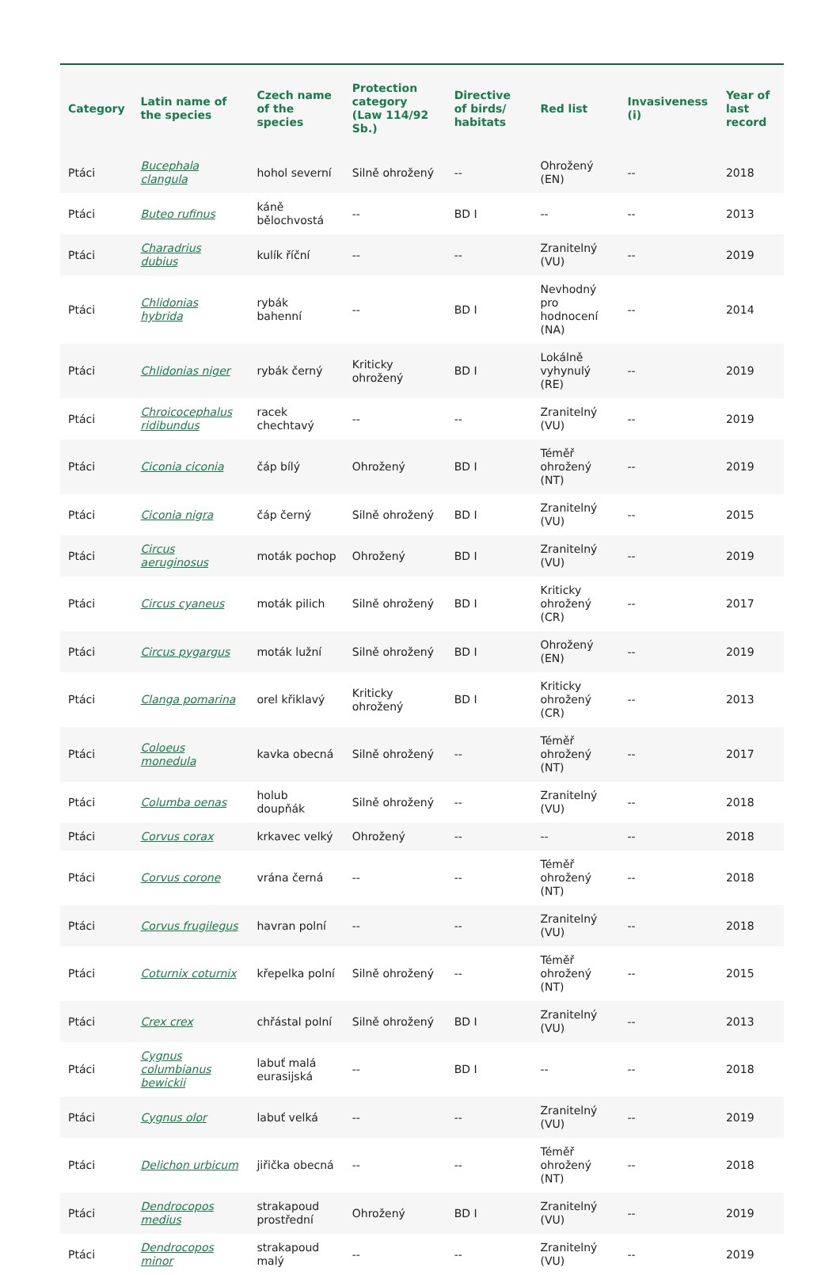| Category | Latin name of the species | Czech name of the species | Protection category (Law 114/92 Sb.) | Directive of birds/ habitats | Red list | Invasiveness (i) | Year of last record |
| --- | --- | --- | --- | --- | --- | --- | --- |
| Ptáci | Bucephala clangula | hohol severní | Silně ohrožený | -- | Ohrožený (EN) | -- | 2018 |
| Ptáci | Buteo rufinus | káně bělochvostá | -- | BD I | -- | -- | 2013 |
| Ptáci | Charadrius dubius | kulík říční | -- | -- | Zranitelný (VU) | -- | 2019 |
| Ptáci | Chlidonias hybrida | rybák bahenní | -- | BD I | Nevhodný pro hodnocení (NA) | -- | 2014 |
| Ptáci | Chlidonias niger | rybák černý | Kriticky ohrožený | BD I | Lokálně vyhynulý (RE) | -- | 2019 |
| Ptáci | Chroicocephalus ridibundus | racek chechtavý | -- | -- | Zranitelný (VU) | -- | 2019 |
| Ptáci | Ciconia ciconia | čáp bílý | Ohrožený | BD I | Téměř ohrožený (NT) | -- | 2019 |
| Ptáci | Ciconia nigra | čáp černý | Silně ohrožený | BD I | Zranitelný (VU) | -- | 2015 |
| Ptáci | Circus aeruginosus | moták pochop | Ohrožený | BD I | Zranitelný (VU) | -- | 2019 |
| Ptáci | Circus cyaneus | moták pilich | Silně ohrožený | BD I | Kriticky ohrožený (CR) | -- | 2017 |
| Ptáci | Circus pygargus | moták lužní | Silně ohrožený | BD I | Ohrožený (EN) | -- | 2019 |
| Ptáci | Clanga pomarina | orel křiklavý | Kriticky ohrožený | BD I | Kriticky ohrožený (CR) | -- | 2013 |
| Ptáci | Coloeus monedula | kavka obecná | Silně ohrožený | -- | Téměř ohrožený (NT) | -- | 2017 |
| Ptáci | Columba oenas | holub doupňák | Silně ohrožený | -- | Zranitelný (VU) | -- | 2018 |
| Ptáci | Corvus corax | krkavec velký | Ohrožený | -- | -- | -- | 2018 |
| Ptáci | Corvus corone | vrána černá | -- | -- | Téměř ohrožený (NT) | -- | 2018 |
| Ptáci | Corvus frugilegus | havran polní | -- | -- | Zranitelný (VU) | -- | 2018 |
| Ptáci | Coturnix coturnix | křepelka polní | Silně ohrožený | -- | Téměř ohrožený (NT) | -- | 2015 |
| Ptáci | Crex crex | chřástal polní | Silně ohrožený | BD I | Zranitelný (VU) | -- | 2013 |
| Ptáci | Cygnus columbianus bewickii | labuť malá eurasijská | -- | BD I | -- | -- | 2018 |
| Ptáci | Cygnus olor | labuť velká | -- | -- | Zranitelný (VU) | -- | 2019 |
| Ptáci | Delichon urbicum | jiřička obecná | -- | -- | Téměř ohrožený (NT) | -- | 2018 |
| Ptáci | Dendrocopos medius | strakapoud prostřední | Ohrožený | BD I | Zranitelný (VU) | -- | 2019 |
| Ptáci | Dendrocopos minor | strakapoud malý | -- | -- | Zranitelný (VU) | -- | 2019 |